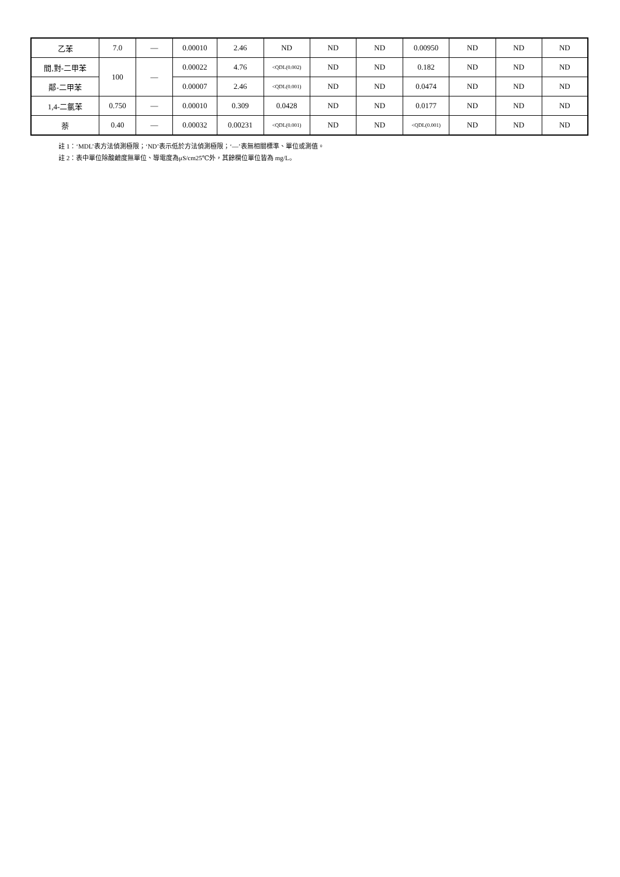| 乙苯 | 7.0 | — | 0.00010 | 2.46 | ND | ND | ND | 0.00950 | ND | ND | ND |
| 間,對-二甲苯 | 100 | — | 0.00022 | 4.76 | <QDL(0.002) | ND | ND | 0.182 | ND | ND | ND |
| 鄰-二甲苯 | | | 0.00007 | 2.46 | <QDL(0.001) | ND | ND | 0.0474 | ND | ND | ND |
| 1,4-二氯苯 | 0.750 | — | 0.00010 | 0.309 | 0.0428 | ND | ND | 0.0177 | ND | ND | ND |
| 萘 | 0.40 | — | 0.00032 | 0.00231 | <QDL(0.001) | ND | ND | <QDL(0.001) | ND | ND | ND |
註 1：‘MDL’表方法偵測極限；‘ND’表示低於方法偵測極限；‘—’表無相關標準、單位或測值。
註 2：表中單位除酸鹼度無單位、導電度為μS/cm25℃外，其餘欄位單位皆為 mg/L。